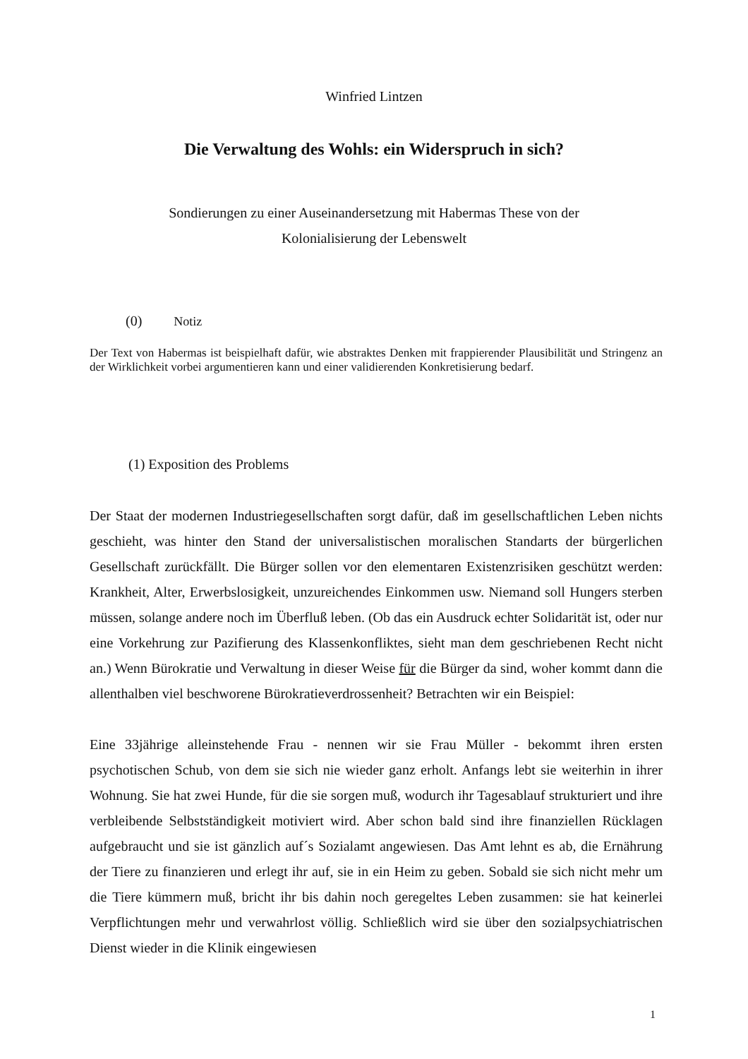Winfried Lintzen
Die Verwaltung des Wohls: ein Widerspruch in sich?
Sondierungen zu einer Auseinandersetzung mit Habermas These von der
Kolonialisierung der Lebenswelt
(0) Notiz
Der Text von Habermas ist beispielhaft dafür, wie abstraktes Denken mit frappierender Plausibilität und Stringenz an der Wirklichkeit vorbei argumentieren kann und einer validierenden Konkretisierung bedarf.
(1) Exposition des Problems
Der Staat der modernen Industriegesellschaften sorgt dafür, daß im gesellschaftlichen Leben nichts geschieht, was hinter den Stand der universalistischen moralischen Standarts der bürgerlichen Gesellschaft zurückfällt. Die Bürger sollen vor den elementaren Existenzrisiken geschützt werden: Krankheit, Alter, Erwerbslosigkeit, unzureichendes Einkommen usw. Niemand soll Hungers sterben müssen, solange andere noch im Überfluß leben. (Ob das ein Ausdruck echter Solidarität ist, oder nur eine Vorkehrung zur Pazifierung des Klassenkonfliktes, sieht man dem geschriebenen Recht nicht an.) Wenn Bürokratie und Verwaltung in dieser Weise für die Bürger da sind, woher kommt dann die allenthalben viel beschworene Bürokratieverdrossenheit? Betrachten wir ein Beispiel:
Eine 33jährige alleinstehende Frau - nennen wir sie Frau Müller - bekommt ihren ersten psychotischen Schub, von dem sie sich nie wieder ganz erholt. Anfangs lebt sie weiterhin in ihrer Wohnung. Sie hat zwei Hunde, für die sie sorgen muß, wodurch ihr Tagesablauf strukturiert und ihre verbleibende Selbstständigkeit motiviert wird. Aber schon bald sind ihre finanziellen Rücklagen aufgebraucht und sie ist gänzlich auf´s Sozialamt angewiesen. Das Amt lehnt es ab, die Ernährung der Tiere zu finanzieren und erlegt ihr auf, sie in ein Heim zu geben. Sobald sie sich nicht mehr um die Tiere kümmern muß, bricht ihr bis dahin noch geregeltes Leben zusammen: sie hat keinerlei Verpflichtungen mehr und verwahrlost völlig. Schließlich wird sie über den sozialpsychiatrischen Dienst wieder in die Klinik eingewiesen
1